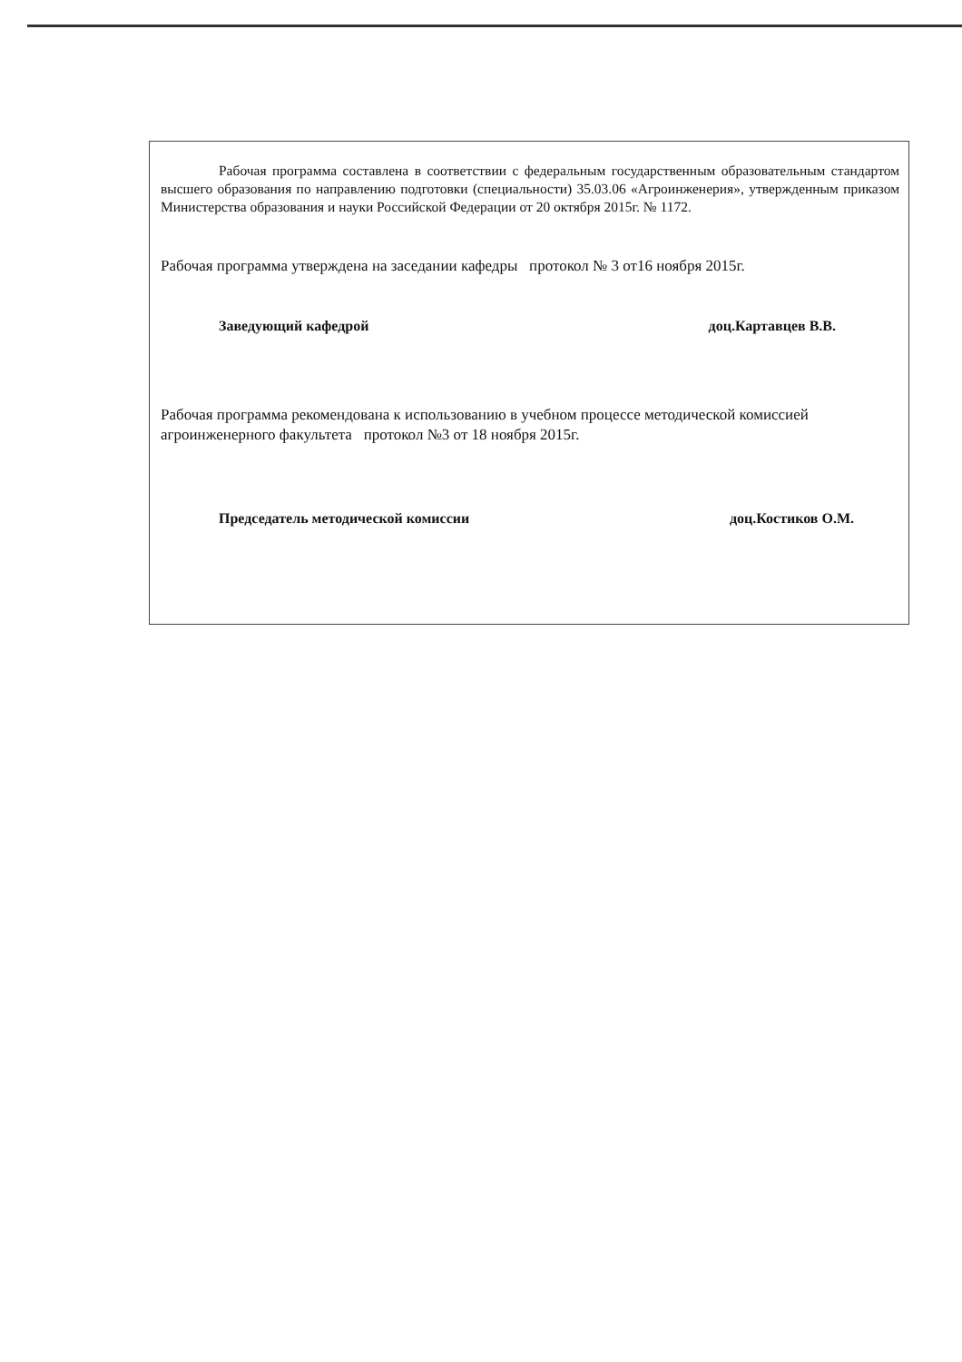Рабочая программа составлена в соответствии с федеральным государственным образовательным стандартом высшего образования по направлению подготовки (специальности) 35.03.06 «Агроинженерия», утвержденным приказом Министерства образования и науки Российской Федерации от 20 октября 2015г. № 1172.
Рабочая программа утверждена на заседании кафедры протокол № 3 от16 ноября 2015г.
Заведующий кафедрой доц.Картавцев В.В.
Рабочая программа рекомендована к использованию в учебном процессе методической комиссией агроинженерного факультета протокол №3 от 18 ноября 2015г.
Председатель методической комиссии доц.Костиков О.М.